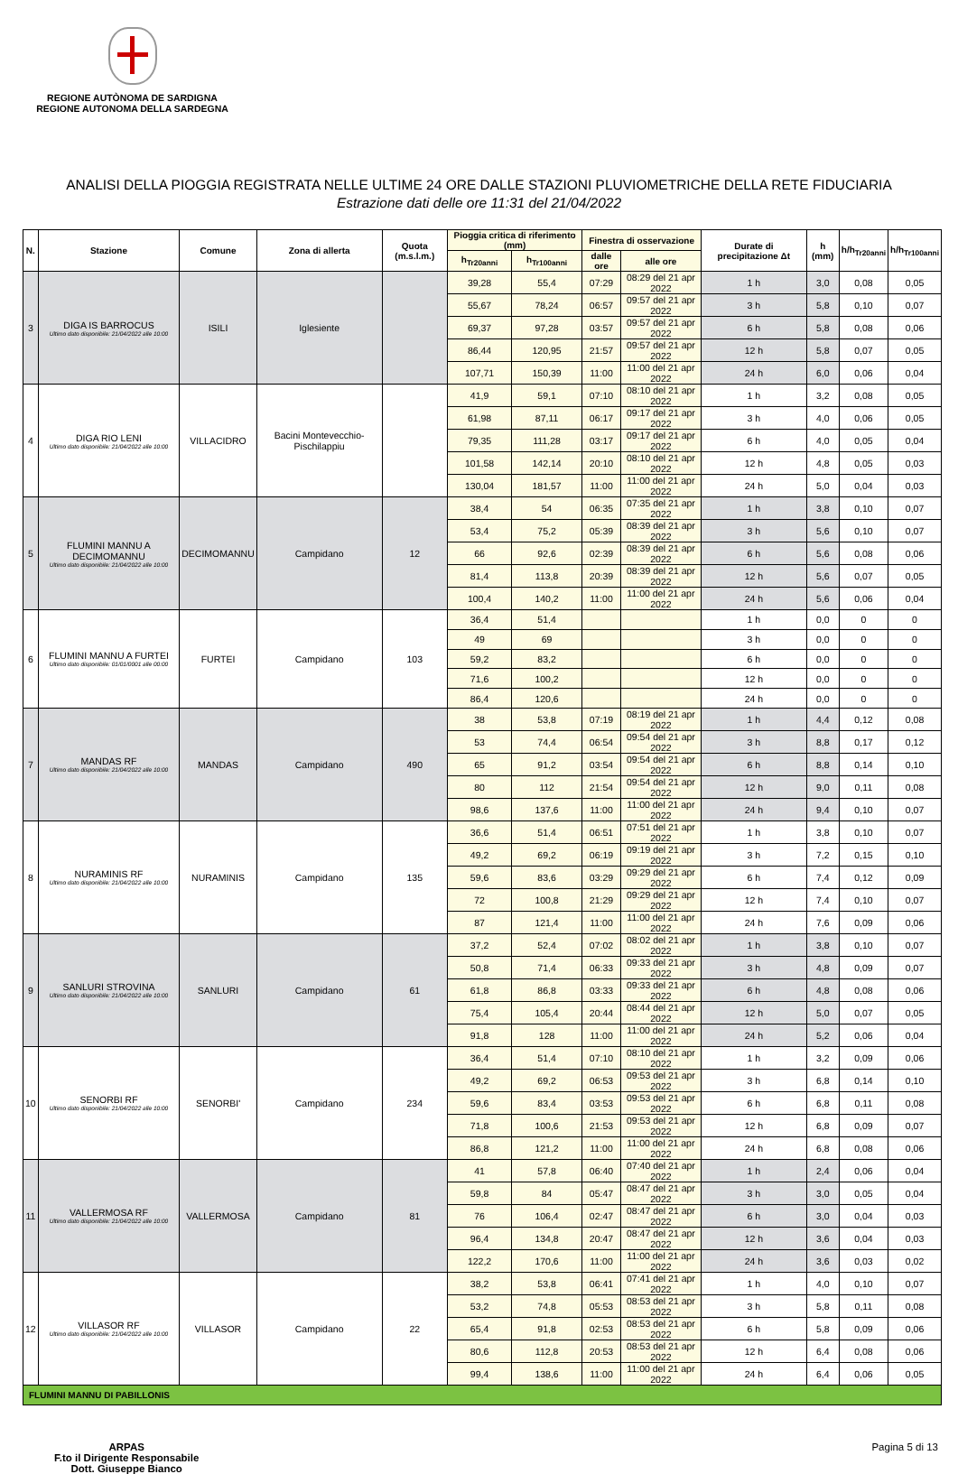REGIONE AUTÒNOMA DE SARDIGNA
REGIONE AUTONOMA DELLA SARDEGNA
ANALISI DELLA PIOGGIA REGISTRATA NELLE ULTIME 24 ORE DALLE STAZIONI PLUVIOMETRICHE DELLA RETE FIDUCIARIA
Estrazione dati delle ore 11:31 del 21/04/2022
| N. | Stazione | Comune | Zona di allerta | Quota (m.s.l.m.) | Pioggia critica di riferimento (mm) | | Finestra di osservazione | | Durate di precipitazione Δt | h (mm) | h/h<sub>Tr20anni</sub> | h/h<sub>Tr100anni</sub> |
| --- | --- | --- | --- | --- | --- | --- | --- | --- | --- | --- | --- | --- |
| | | | | | h<sub>Tr20anni</sub> | h<sub>Tr100anni</sub> | dalle ore | alle ore | | | | |
| 3 | DIGA IS BARROCUS Ultimo dato disponibile: 21/04/2022 alle 10:00 | ISILI | Iglesiente | | 39,28 | 55,4 | 07:29 | 08:29 del 21 apr 2022 | 1 h | 3,0 | 0,08 | 0,05 |
| | | | | | 55,67 | 78,24 | 06:57 | 09:57 del 21 apr 2022 | 3 h | 5,8 | 0,10 | 0,07 |
| | | | | | 69,37 | 97,28 | 03:57 | 09:57 del 21 apr 2022 | 6 h | 5,8 | 0,08 | 0,06 |
| | | | | | 86,44 | 120,95 | 21:57 | 09:57 del 21 apr 2022 | 12 h | 5,8 | 0,07 | 0,05 |
| | | | | | 107,71 | 150,39 | 11:00 | 11:00 del 21 apr 2022 | 24 h | 6,0 | 0,06 | 0,04 |
| 4 | DIGA RIO LENI Ultimo dato disponibile: 21/04/2022 alle 10:00 | VILLACIDRO | Bacini Montevecchio-Pischilappiu | | 41,9 | 59,1 | 07:10 | 08:10 del 21 apr 2022 | 1 h | 3,2 | 0,08 | 0,05 |
| | | | | | 61,98 | 87,11 | 06:17 | 09:17 del 21 apr 2022 | 3 h | 4,0 | 0,06 | 0,05 |
| | | | | | 79,35 | 111,28 | 03:17 | 09:17 del 21 apr 2022 | 6 h | 4,0 | 0,05 | 0,04 |
| | | | | | 101,58 | 142,14 | 20:10 | 08:10 del 21 apr 2022 | 12 h | 4,8 | 0,05 | 0,03 |
| | | | | | 130,04 | 181,57 | 11:00 | 11:00 del 21 apr 2022 | 24 h | 5,0 | 0,04 | 0,03 |
| 5 | FLUMINI MANNU A DECIMOMANNU Ultimo dato disponibile: 21/04/2022 alle 10:00 | DECIMOMANNU | Campidano | 12 | 38,4 | 54 | 06:35 | 07:35 del 21 apr 2022 | 1 h | 3,8 | 0,10 | 0,07 |
| | | | | | 53,4 | 75,2 | 05:39 | 08:39 del 21 apr 2022 | 3 h | 5,6 | 0,10 | 0,07 |
| | | | | | 66 | 92,6 | 02:39 | 08:39 del 21 apr 2022 | 6 h | 5,6 | 0,08 | 0,06 |
| | | | | | 81,4 | 113,8 | 20:39 | 08:39 del 21 apr 2022 | 12 h | 5,6 | 0,07 | 0,05 |
| | | | | | 100,4 | 140,2 | 11:00 | 11:00 del 21 apr 2022 | 24 h | 5,6 | 0,06 | 0,04 |
| 6 | FLUMINI MANNU A FURTEI Ultimo dato disponibile: 01/01/0001 alle 00:00 | FURTEI | Campidano | 103 | 36,4 | 51,4 | | | 1 h | 0,0 | 0 | 0 |
| | | | | | 49 | 69 | | | 3 h | 0,0 | 0 | 0 |
| | | | | | 59,2 | 83,2 | | | 6 h | 0,0 | 0 | 0 |
| | | | | | 71,6 | 100,2 | | | 12 h | 0,0 | 0 | 0 |
| | | | | | 86,4 | 120,6 | | | 24 h | 0,0 | 0 | 0 |
| 7 | MANDAS RF Ultimo dato disponibile: 21/04/2022 alle 10:00 | MANDAS | Campidano | 490 | 38 | 53,8 | 07:19 | 08:19 del 21 apr 2022 | 1 h | 4,4 | 0,12 | 0,08 |
| | | | | | 53 | 74,4 | 06:54 | 09:54 del 21 apr 2022 | 3 h | 8,8 | 0,17 | 0,12 |
| | | | | | 65 | 91,2 | 03:54 | 09:54 del 21 apr 2022 | 6 h | 8,8 | 0,14 | 0,10 |
| | | | | | 80 | 112 | 21:54 | 09:54 del 21 apr 2022 | 12 h | 9,0 | 0,11 | 0,08 |
| | | | | | 98,6 | 137,6 | 11:00 | 11:00 del 21 apr 2022 | 24 h | 9,4 | 0,10 | 0,07 |
| 8 | NURAMINIS RF Ultimo dato disponibile: 21/04/2022 alle 10:00 | NURAMINIS | Campidano | 135 | 36,6 | 51,4 | 06:51 | 07:51 del 21 apr 2022 | 1 h | 3,8 | 0,10 | 0,07 |
| | | | | | 49,2 | 69,2 | 06:19 | 09:19 del 21 apr 2022 | 3 h | 7,2 | 0,15 | 0,10 |
| | | | | | 59,6 | 83,6 | 03:29 | 09:29 del 21 apr 2022 | 6 h | 7,4 | 0,12 | 0,09 |
| | | | | | 72 | 100,8 | 21:29 | 09:29 del 21 apr 2022 | 12 h | 7,4 | 0,10 | 0,07 |
| | | | | | 87 | 121,4 | 11:00 | 11:00 del 21 apr 2022 | 24 h | 7,6 | 0,09 | 0,06 |
| 9 | SANLURI STROVINA Ultimo dato disponibile: 21/04/2022 alle 10:00 | SANLURI | Campidano | 61 | 37,2 | 52,4 | 07:02 | 08:02 del 21 apr 2022 | 1 h | 3,8 | 0,10 | 0,07 |
| | | | | | 50,8 | 71,4 | 06:33 | 09:33 del 21 apr 2022 | 3 h | 4,8 | 0,09 | 0,07 |
| | | | | | 61,8 | 86,8 | 03:33 | 09:33 del 21 apr 2022 | 6 h | 4,8 | 0,08 | 0,06 |
| | | | | | 75,4 | 105,4 | 20:44 | 08:44 del 21 apr 2022 | 12 h | 5,0 | 0,07 | 0,05 |
| | | | | | 91,8 | 128 | 11:00 | 11:00 del 21 apr 2022 | 24 h | 5,2 | 0,06 | 0,04 |
| 10 | SENORBI RF Ultimo dato disponibile: 21/04/2022 alle 10:00 | SENORBI' | Campidano | 234 | 36,4 | 51,4 | 07:10 | 08:10 del 21 apr 2022 | 1 h | 3,2 | 0,09 | 0,06 |
| | | | | | 49,2 | 69,2 | 06:53 | 09:53 del 21 apr 2022 | 3 h | 6,8 | 0,14 | 0,10 |
| | | | | | 59,6 | 83,4 | 03:53 | 09:53 del 21 apr 2022 | 6 h | 6,8 | 0,11 | 0,08 |
| | | | | | 71,8 | 100,6 | 21:53 | 09:53 del 21 apr 2022 | 12 h | 6,8 | 0,09 | 0,07 |
| | | | | | 86,8 | 121,2 | 11:00 | 11:00 del 21 apr 2022 | 24 h | 6,8 | 0,08 | 0,06 |
| 11 | VALLERMOSA RF Ultimo dato disponibile: 21/04/2022 alle 10:00 | VALLERMOSA | Campidano | 81 | 41 | 57,8 | 06:40 | 07:40 del 21 apr 2022 | 1 h | 2,4 | 0,06 | 0,04 |
| | | | | | 59,8 | 84 | 05:47 | 08:47 del 21 apr 2022 | 3 h | 3,0 | 0,05 | 0,04 |
| | | | | | 76 | 106,4 | 02:47 | 08:47 del 21 apr 2022 | 6 h | 3,0 | 0,04 | 0,03 |
| | | | | | 96,4 | 134,8 | 20:47 | 08:47 del 21 apr 2022 | 12 h | 3,6 | 0,04 | 0,03 |
| | | | | | 122,2 | 170,6 | 11:00 | 11:00 del 21 apr 2022 | 24 h | 3,6 | 0,03 | 0,02 |
| 12 | VILLASOR RF Ultimo dato disponibile: 21/04/2022 alle 10:00 | VILLASOR | Campidano | 22 | 38,2 | 53,8 | 06:41 | 07:41 del 21 apr 2022 | 1 h | 4,0 | 0,10 | 0,07 |
| | | | | | 53,2 | 74,8 | 05:53 | 08:53 del 21 apr 2022 | 3 h | 5,8 | 0,11 | 0,08 |
| | | | | | 65,4 | 91,8 | 02:53 | 08:53 del 21 apr 2022 | 6 h | 5,8 | 0,09 | 0,06 |
| | | | | | 80,6 | 112,8 | 20:53 | 08:53 del 21 apr 2022 | 12 h | 6,4 | 0,08 | 0,06 |
| | | | | | 99,4 | 138,6 | 11:00 | 11:00 del 21 apr 2022 | 24 h | 6,4 | 0,06 | 0,05 |
| FLUMINI MANNU DI PABILLONIS | | | | | | | | | | | | |
ARPAS
F.to il Dirigente Responsabile
Dott. Giuseppe Bianco
Pagina 5 di 13